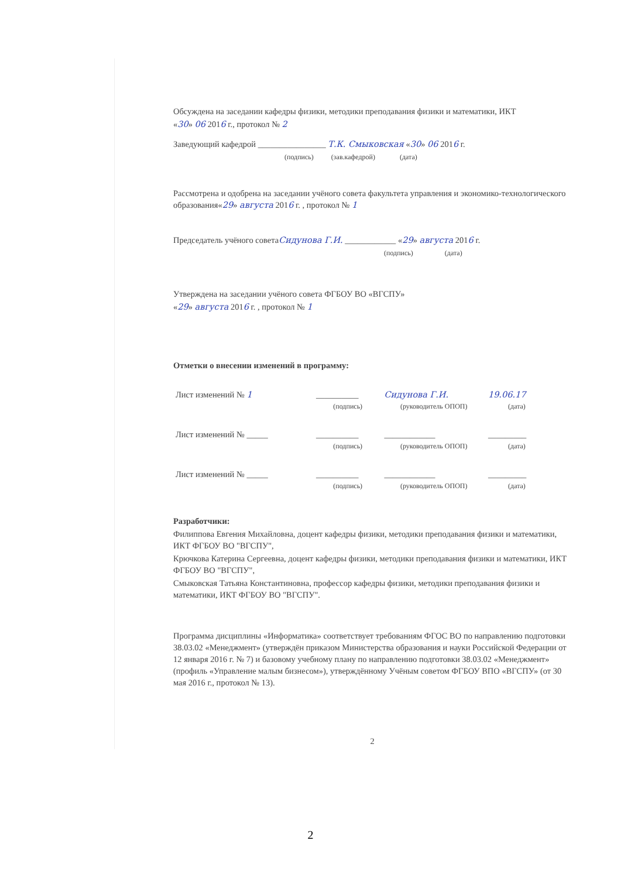Обсуждена на заседании кафедры физики, методики преподавания физики и математики, ИКТ
«30» 06 2016 г., протокол № 2
Заведующий кафедрой ________________ Т.К. Смыковская «30» 06 2016 г.
(подпись) (зав.кафедрой) (дата)
Рассмотрена и одобрена на заседании учёного совета факультета управления и экономико-технологического образования«29» августа 2016 г. , протокол № 1
Председатель учёного советаСидунова Г.И. ____________ «29» августа 2016 г.
(подпись) (дата)
Утверждена на заседании учёного совета ФГБОУ ВО «ВГСПУ»
«29» августа 2016 г. , протокол № 1
Отметки о внесении изменений в программу:
| Лист изменений № 1 | __________ | Сидунова Г.И. | 19.06.17 |
| | (подпись) | (руководитель ОПОП) | (дата) |
| Лист изменений № _____ | __________ | ____________ | _________ |
| | (подпись) | (руководитель ОПОП) | (дата) |
| Лист изменений № _____ | __________ | ____________ | _________ |
| | (подпись) | (руководитель ОПОП) | (дата) |
Разработчики:
Филиппова Евгения Михайловна, доцент кафедры физики, методики преподавания физики и математики, ИКТ ФГБОУ ВО "ВГСПУ",
Крючкова Катерина Сергеевна, доцент кафедры физики, методики преподавания физики и математики, ИКТ ФГБОУ ВО "ВГСПУ",
Смыковская Татьяна Константиновна, профессор кафедры физики, методики преподавания физики и математики, ИКТ ФГБОУ ВО "ВГСПУ".
Программа дисциплины «Информатика» соответствует требованиям ФГОС ВО по направлению подготовки 38.03.02 «Менеджмент» (утверждён приказом Министерства образования и науки Российской Федерации от 12 января 2016 г. № 7) и базовому учебному плану по направлению подготовки 38.03.02 «Менеджмент» (профиль «Управление малым бизнесом»), утверждённому Учёным советом ФГБОУ ВПО «ВГСПУ» (от 30 мая 2016 г., протокол № 13).
2
2